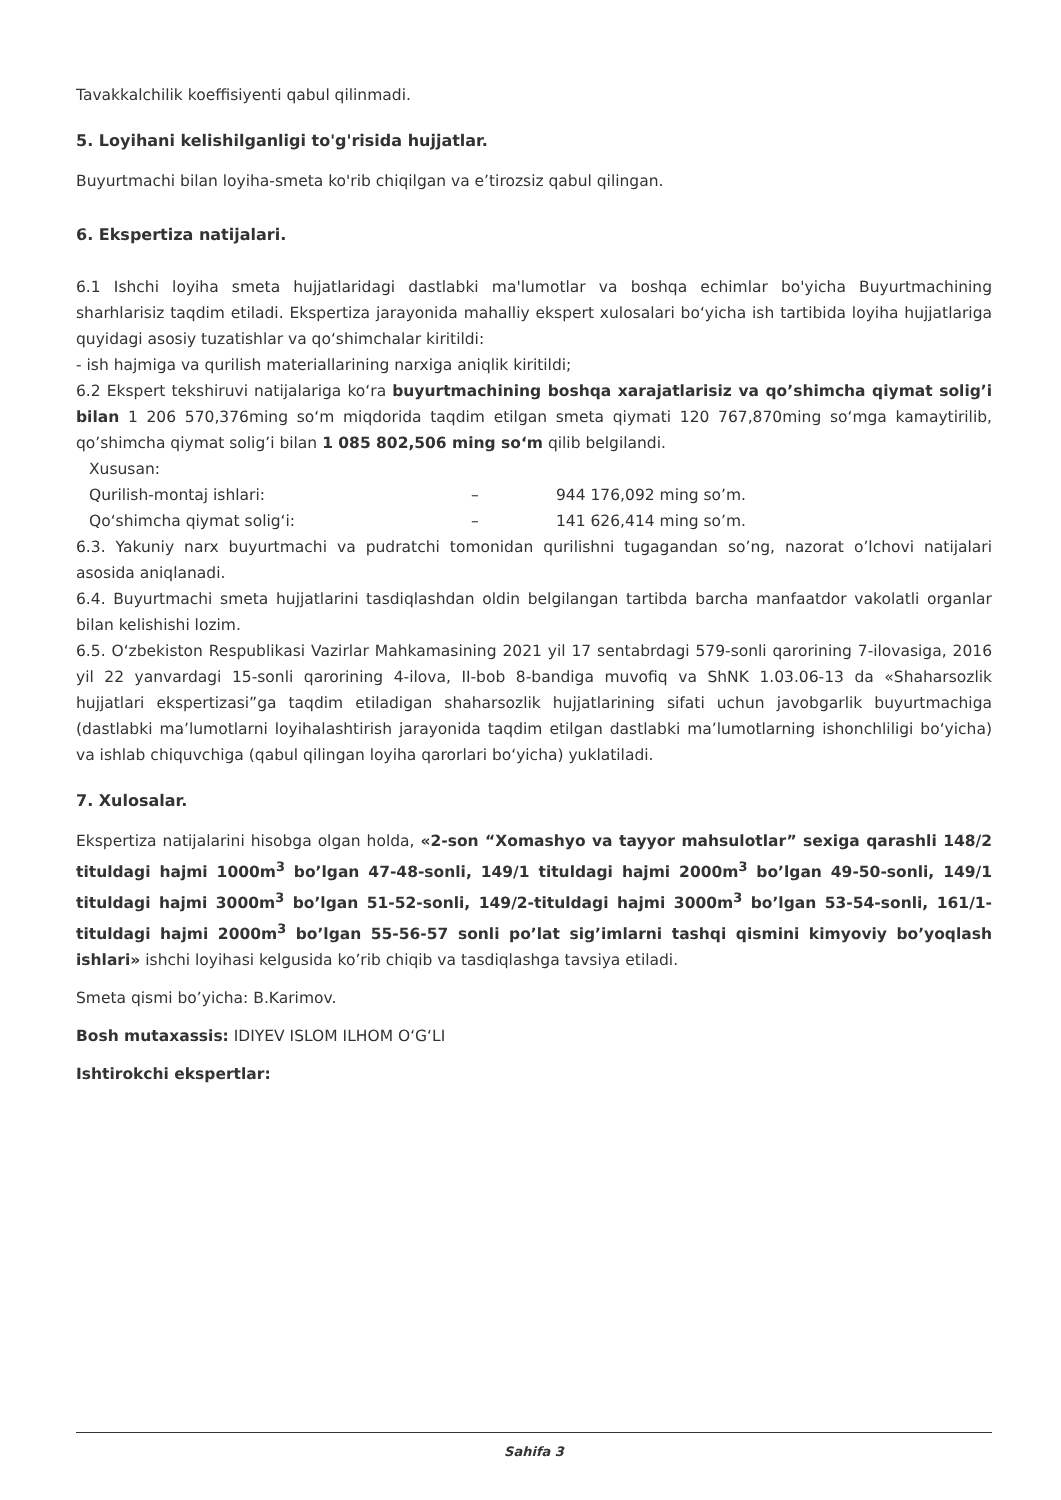Tavakkalchilik koeffisiyenti qabul qilinmadi.
5. Loyihani kelishilganligi to'g'risida hujjatlar.
Buyurtmachi bilan loyiha-smeta ko'rib chiqilgan va e’tirozsiz qabul qilingan.
6. Ekspertiza natijalari.
6.1 Ishchi loyiha smeta hujjatlaridagi dastlabki ma'lumotlar va boshqa echimlar bo'yicha Buyurtmachining sharhlarisiz taqdim etiladi. Ekspertiza jarayonida mahalliy ekspert xulosalari bo‘yicha ish tartibida loyiha hujjatlariga quyidagi asosiy tuzatishlar va qo‘shimchalar kiritildi:
- ish hajmiga va qurilish materiallarining narxiga aniqlik kiritildi;
6.2 Ekspert tekshiruvi natijalariga ko‘ra buyurtmachining boshqa xarajatlarisiz va qo’shimcha qiymat solig’i bilan 1 206 570,376ming so‘m miqdorida taqdim etilgan smeta qiymati 120 767,870ming so‘mga kamaytirilib, qo’shimcha qiymat solig’i bilan 1 085 802,506 ming so‘m qilib belgilandi.
Xususan:
Qurilish-montaj ishlari: – 944 176,092 ming so’m.
Qo‘shimcha qiymat solig‘i: – 141 626,414 ming so’m.
6.3. Yakuniy narx buyurtmachi va pudratchi tomonidan qurilishni tugagandan so’ng, nazorat o’lchovi natijalari asosida aniqlanadi.
6.4. Buyurtmachi smeta hujjatlarini tasdiqlashdan oldin belgilangan tartibda barcha manfaatdor vakolatli organlar bilan kelishishi lozim.
6.5. O‘zbekiston Respublikasi Vazirlar Mahkamasining 2021 yil 17 sentabrdagi 579-sonli qarorining 7-ilovasiga, 2016 yil 22 yanvardagi 15-sonli qarorining 4-ilova, II-bob 8-bandiga muvofiq va ShNK 1.03.06-13 da «Shaharsozlik hujjatlari ekspertizasi”ga taqdim etiladigan shaharsozlik hujjatlarining sifati uchun javobgarlik buyurtmachiga (dastlabki ma’lumotlarni loyihalashtirish jarayonida taqdim etilgan dastlabki ma’lumotlarning ishonchliligi bo‘yicha) va ishlab chiquvchiga (qabul qilingan loyiha qarorlari bo‘yicha) yuklatiladi.
7. Xulosalar.
Ekspertiza natijalarini hisobga olgan holda, «2-son “Xomashyo va tayyor mahsulotlar” sexiga qarashli 148/2 tituldagi hajmi 1000m<sup>3</sup> bo’lgan 47-48-sonli, 149/1 tituldagi hajmi 2000m<sup>3</sup> bo’lgan 49-50-sonli, 149/1 tituldagi hajmi 3000m<sup>3</sup> bo’lgan 51-52-sonli, 149/2-tituldagi hajmi 3000m<sup>3</sup> bo’lgan 53-54-sonli, 161/1- tituldagi hajmi 2000m<sup>3</sup> bo’lgan 55-56-57 sonli po’lat sig’imlarni tashqi qismini kimyoviy bo’yoqlash ishlari» ishchi loyihasi kelgusida ko’rib chiqib va tasdiqlashga tavsiya etiladi.
Smeta qismi bo’yicha: B.Karimov.
Bosh mutaxassis: IDIYEV ISLOM ILHOM O‘G‘LI
Ishtirokchi ekspertlar:
Sahifa 3